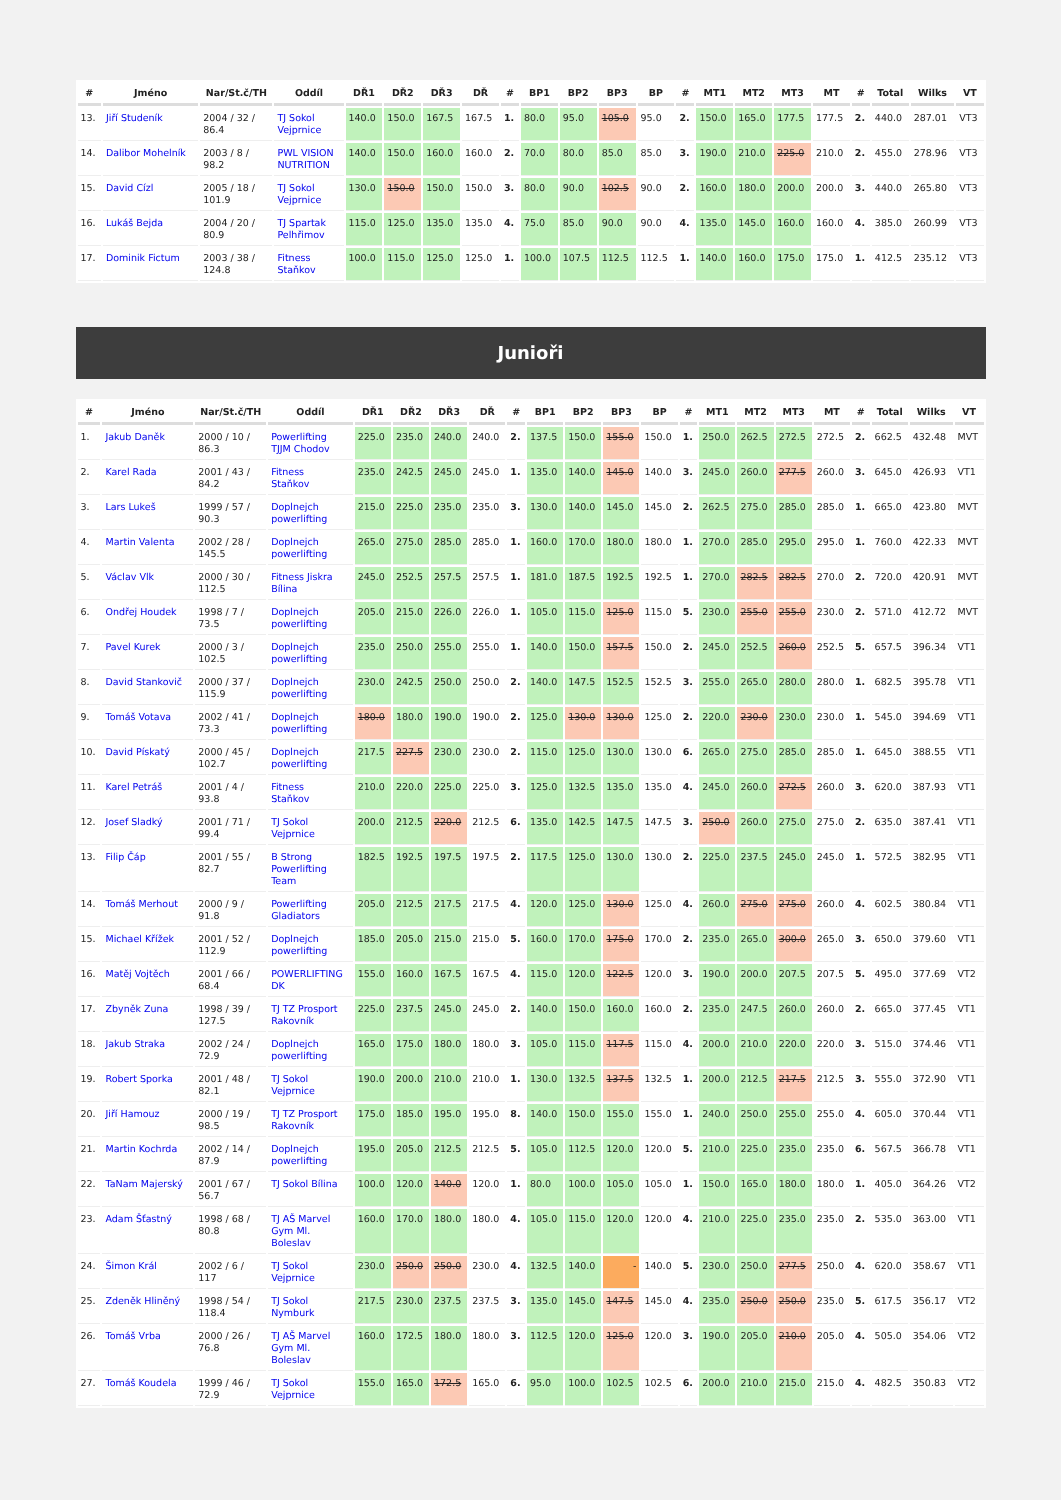| # | Jméno | Nar/St.č/TH | Oddíl | DŘ1 | DŘ2 | DŘ3 | DŘ | # | BP1 | BP2 | BP3 | BP | # | MT1 | MT2 | MT3 | MT | # | Total | Wilks | VT |
| --- | --- | --- | --- | --- | --- | --- | --- | --- | --- | --- | --- | --- | --- | --- | --- | --- | --- | --- | --- | --- | --- |
| 13. | Jiří Studeník | 2004 / 32 / 86.4 | TJ Sokol Vejprnice | 140.0 | 150.0 | 167.5 | 167.5 | 1. | 80.0 | 95.0 | 105.0 | 95.0 | 2. | 150.0 | 165.0 | 177.5 | 177.5 | 2. | 440.0 | 287.01 | VT3 |
| 14. | Dalibor Mohelník | 2003 / 8 / 98.2 | PWL VISION NUTRITION | 140.0 | 150.0 | 160.0 | 160.0 | 2. | 70.0 | 80.0 | 85.0 | 85.0 | 3. | 190.0 | 210.0 | 225.0 | 210.0 | 2. | 455.0 | 278.96 | VT3 |
| 15. | David Cízl | 2005 / 18 / 101.9 | TJ Sokol Vejprnice | 130.0 | 150.0 | 150.0 | 150.0 | 3. | 80.0 | 90.0 | 102.5 | 90.0 | 2. | 160.0 | 180.0 | 200.0 | 200.0 | 3. | 440.0 | 265.80 | VT3 |
| 16. | Lukáš Bejda | 2004 / 20 / 80.9 | TJ Spartak Pelhřimov | 115.0 | 125.0 | 135.0 | 135.0 | 4. | 75.0 | 85.0 | 90.0 | 90.0 | 4. | 135.0 | 145.0 | 160.0 | 160.0 | 4. | 385.0 | 260.99 | VT3 |
| 17. | Dominik Fictum | 2003 / 38 / 124.8 | Fitness Staňkov | 100.0 | 115.0 | 125.0 | 125.0 | 1. | 100.0 | 107.5 | 112.5 | 112.5 | 1. | 140.0 | 160.0 | 175.0 | 175.0 | 1. | 412.5 | 235.12 | VT3 |
Junioři
| # | Jméno | Nar/St.č/TH | Oddíl | DŘ1 | DŘ2 | DŘ3 | DŘ | # | BP1 | BP2 | BP3 | BP | # | MT1 | MT2 | MT3 | MT | # | Total | Wilks | VT |
| --- | --- | --- | --- | --- | --- | --- | --- | --- | --- | --- | --- | --- | --- | --- | --- | --- | --- | --- | --- | --- | --- |
| 1. | Jakub Daněk | 2000 / 10 / 86.3 | Powerlifting TJJM Chodov | 225.0 | 235.0 | 240.0 | 240.0 | 2. | 137.5 | 150.0 | 155.0 | 150.0 | 1. | 250.0 | 262.5 | 272.5 | 272.5 | 2. | 662.5 | 432.48 | MVT |
| 2. | Karel Rada | 2001 / 43 / 84.2 | Fitness Staňkov | 235.0 | 242.5 | 245.0 | 245.0 | 1. | 135.0 | 140.0 | 145.0 | 140.0 | 3. | 245.0 | 260.0 | 277.5 | 260.0 | 3. | 645.0 | 426.93 | VT1 |
| 3. | Lars Lukeš | 1999 / 57 / 90.3 | Doplnejch powerlifting | 215.0 | 225.0 | 235.0 | 235.0 | 3. | 130.0 | 140.0 | 145.0 | 145.0 | 2. | 262.5 | 275.0 | 285.0 | 285.0 | 1. | 665.0 | 423.80 | MVT |
| 4. | Martin Valenta | 2002 / 28 / 145.5 | Doplnejch powerlifting | 265.0 | 275.0 | 285.0 | 285.0 | 1. | 160.0 | 170.0 | 180.0 | 180.0 | 1. | 270.0 | 285.0 | 295.0 | 295.0 | 1. | 760.0 | 422.33 | MVT |
| 5. | Václav Vlk | 2000 / 30 / 112.5 | Fitness Jiskra Bílina | 245.0 | 252.5 | 257.5 | 257.5 | 1. | 181.0 | 187.5 | 192.5 | 192.5 | 1. | 270.0 | 282.5 | 282.5 | 270.0 | 2. | 720.0 | 420.91 | MVT |
| 6. | Ondřej Houdek | 1998 / 7 / 73.5 | Doplnejch powerlifting | 205.0 | 215.0 | 226.0 | 226.0 | 1. | 105.0 | 115.0 | 125.0 | 115.0 | 5. | 230.0 | 255.0 | 255.0 | 230.0 | 2. | 571.0 | 412.72 | MVT |
| 7. | Pavel Kurek | 2000 / 3 / 102.5 | Doplnejch powerlifting | 235.0 | 250.0 | 255.0 | 255.0 | 1. | 140.0 | 150.0 | 157.5 | 150.0 | 2. | 245.0 | 252.5 | 260.0 | 252.5 | 5. | 657.5 | 396.34 | VT1 |
| 8. | David Stankovič | 2000 / 37 / 115.9 | Doplnejch powerlifting | 230.0 | 242.5 | 250.0 | 250.0 | 2. | 140.0 | 147.5 | 152.5 | 152.5 | 3. | 255.0 | 265.0 | 280.0 | 280.0 | 1. | 682.5 | 395.78 | VT1 |
| 9. | Tomáš Votava | 2002 / 41 / 73.3 | Doplnejch powerlifting | 180.0 | 180.0 | 190.0 | 190.0 | 2. | 125.0 | 130.0 | 130.0 | 125.0 | 2. | 220.0 | 230.0 | 230.0 | 230.0 | 1. | 545.0 | 394.69 | VT1 |
| 10. | David Pískatý | 2000 / 45 / 102.7 | Doplnejch powerlifting | 217.5 | 227.5 | 230.0 | 230.0 | 2. | 115.0 | 125.0 | 130.0 | 130.0 | 6. | 265.0 | 275.0 | 285.0 | 285.0 | 1. | 645.0 | 388.55 | VT1 |
| 11. | Karel Petráš | 2001 / 4 / 93.8 | Fitness Staňkov | 210.0 | 220.0 | 225.0 | 225.0 | 3. | 125.0 | 132.5 | 135.0 | 135.0 | 4. | 245.0 | 260.0 | 272.5 | 260.0 | 3. | 620.0 | 387.93 | VT1 |
| 12. | Josef Sladký | 2001 / 71 / 99.4 | TJ Sokol Vejprnice | 200.0 | 212.5 | 220.0 | 212.5 | 6. | 135.0 | 142.5 | 147.5 | 147.5 | 3. | 250.0 | 260.0 | 275.0 | 275.0 | 2. | 635.0 | 387.41 | VT1 |
| 13. | Filip Čáp | 2001 / 55 / 82.7 | B Strong Powerlifting Team | 182.5 | 192.5 | 197.5 | 197.5 | 2. | 117.5 | 125.0 | 130.0 | 130.0 | 2. | 225.0 | 237.5 | 245.0 | 245.0 | 1. | 572.5 | 382.95 | VT1 |
| 14. | Tomáš Merhout | 2000 / 9 / 91.8 | Powerlifting Gladiators | 205.0 | 212.5 | 217.5 | 217.5 | 4. | 120.0 | 125.0 | 130.0 | 125.0 | 4. | 260.0 | 275.0 | 275.0 | 260.0 | 4. | 602.5 | 380.84 | VT1 |
| 15. | Michael Křížek | 2001 / 52 / 112.9 | Doplnejch powerlifting | 185.0 | 205.0 | 215.0 | 215.0 | 5. | 160.0 | 170.0 | 175.0 | 170.0 | 2. | 235.0 | 265.0 | 300.0 | 265.0 | 3. | 650.0 | 379.60 | VT1 |
| 16. | Matěj Vojtěch | 2001 / 66 / 68.4 | POWERLIFTING DK | 155.0 | 160.0 | 167.5 | 167.5 | 4. | 115.0 | 120.0 | 122.5 | 120.0 | 3. | 190.0 | 200.0 | 207.5 | 207.5 | 5. | 495.0 | 377.69 | VT2 |
| 17. | Zbyněk Zuna | 1998 / 39 / 127.5 | TJ TZ Prosport Rakovník | 225.0 | 237.5 | 245.0 | 245.0 | 2. | 140.0 | 150.0 | 160.0 | 160.0 | 2. | 235.0 | 247.5 | 260.0 | 260.0 | 2. | 665.0 | 377.45 | VT1 |
| 18. | Jakub Straka | 2002 / 24 / 72.9 | Doplnejch powerlifting | 165.0 | 175.0 | 180.0 | 180.0 | 3. | 105.0 | 115.0 | 117.5 | 115.0 | 4. | 200.0 | 210.0 | 220.0 | 220.0 | 3. | 515.0 | 374.46 | VT1 |
| 19. | Robert Sporka | 2001 / 48 / 82.1 | TJ Sokol Vejprnice | 190.0 | 200.0 | 210.0 | 210.0 | 1. | 130.0 | 132.5 | 137.5 | 132.5 | 1. | 200.0 | 212.5 | 217.5 | 212.5 | 3. | 555.0 | 372.90 | VT1 |
| 20. | Jiří Hamouz | 2000 / 19 / 98.5 | TJ TZ Prosport Rakovník | 175.0 | 185.0 | 195.0 | 195.0 | 8. | 140.0 | 150.0 | 155.0 | 155.0 | 1. | 240.0 | 250.0 | 255.0 | 255.0 | 4. | 605.0 | 370.44 | VT1 |
| 21. | Martin Kochrda | 2002 / 14 / 87.9 | Doplnejch powerlifting | 195.0 | 205.0 | 212.5 | 212.5 | 5. | 105.0 | 112.5 | 120.0 | 120.0 | 5. | 210.0 | 225.0 | 235.0 | 235.0 | 6. | 567.5 | 366.78 | VT1 |
| 22. | TaNam Majerský | 2001 / 67 / 56.7 | TJ Sokol Bílina | 100.0 | 120.0 | 140.0 | 120.0 | 1. | 80.0 | 100.0 | 105.0 | 105.0 | 1. | 150.0 | 165.0 | 180.0 | 180.0 | 1. | 405.0 | 364.26 | VT2 |
| 23. | Adam Šťastný | 1998 / 68 / 80.8 | TJ AŠ Marvel Gym Ml. Boleslav | 160.0 | 170.0 | 180.0 | 180.0 | 4. | 105.0 | 115.0 | 120.0 | 120.0 | 4. | 210.0 | 225.0 | 235.0 | 235.0 | 2. | 535.0 | 363.00 | VT1 |
| 24. | Šimon Král | 2002 / 6 / 117 | TJ Sokol Vejprnice | 230.0 | 250.0 | 250.0 | 230.0 | 4. | 132.5 | 140.0 | - | 140.0 | 5. | 230.0 | 250.0 | 277.5 | 250.0 | 4. | 620.0 | 358.67 | VT1 |
| 25. | Zdeněk Hliněný | 1998 / 54 / 118.4 | TJ Sokol Nymburk | 217.5 | 230.0 | 237.5 | 237.5 | 3. | 135.0 | 145.0 | 147.5 | 145.0 | 4. | 235.0 | 250.0 | 250.0 | 235.0 | 5. | 617.5 | 356.17 | VT2 |
| 26. | Tomáš Vrba | 2000 / 26 / 76.8 | TJ AŠ Marvel Gym Ml. Boleslav | 160.0 | 172.5 | 180.0 | 180.0 | 3. | 112.5 | 120.0 | 125.0 | 120.0 | 3. | 190.0 | 205.0 | 210.0 | 205.0 | 4. | 505.0 | 354.06 | VT2 |
| 27. | Tomáš Koudela | 1999 / 46 / 72.9 | TJ Sokol Vejprnice | 155.0 | 165.0 | 172.5 | 165.0 | 6. | 95.0 | 100.0 | 102.5 | 102.5 | 6. | 200.0 | 210.0 | 215.0 | 215.0 | 4. | 482.5 | 350.83 | VT2 |